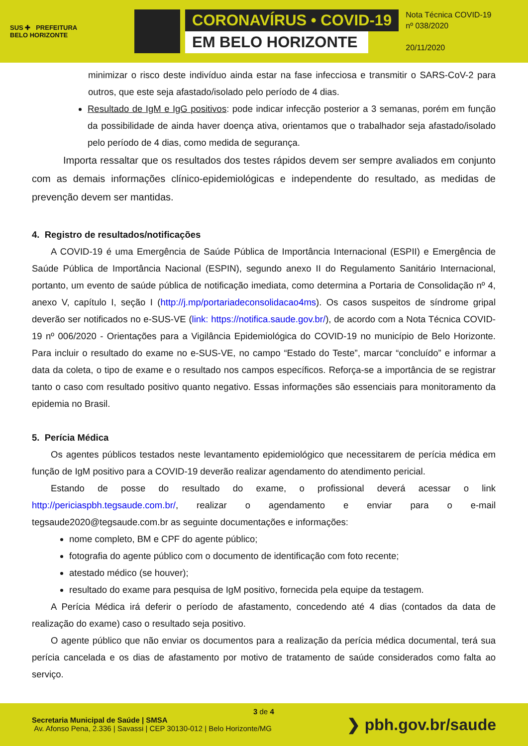SUS ✚ PREFEITURA
BELO HORIZONTE
CORONAVÍRUS • COVID-19
EM BELO HORIZONTE
Nota Técnica COVID-19
nº 038/2020
20/11/2020
minimizar o risco deste indivíduo ainda estar na fase infecciosa e transmitir o SARS-CoV-2 para outros, que este seja afastado/isolado pelo período de 4 dias.
Resultado de IgM e IgG positivos: pode indicar infecção posterior a 3 semanas, porém em função da possibilidade de ainda haver doença ativa, orientamos que o trabalhador seja afastado/isolado pelo período de 4 dias, como medida de segurança.
Importa ressaltar que os resultados dos testes rápidos devem ser sempre avaliados em conjunto com as demais informações clínico-epidemiológicas e independente do resultado, as medidas de prevenção devem ser mantidas.
4. Registro de resultados/notificações
A COVID-19 é uma Emergência de Saúde Pública de Importância Internacional (ESPII) e Emergência de Saúde Pública de Importância Nacional (ESPIN), segundo anexo II do Regulamento Sanitário Internacional, portanto, um evento de saúde pública de notificação imediata, como determina a Portaria de Consolidação nº 4, anexo V, capítulo I, seção I (http://j.mp/portariadeconsolidacao4ms). Os casos suspeitos de síndrome gripal deverão ser notificados no e-SUS-VE (link: https://notifica.saude.gov.br/), de acordo com a Nota Técnica COVID-19 nº 006/2020 - Orientações para a Vigilância Epidemiológica do COVID-19 no município de Belo Horizonte. Para incluir o resultado do exame no e-SUS-VE, no campo “Estado do Teste”, marcar “concluído” e informar a data da coleta, o tipo de exame e o resultado nos campos específicos. Reforça-se a importância de se registrar tanto o caso com resultado positivo quanto negativo. Essas informações são essenciais para monitoramento da epidemia no Brasil.
5. Perícia Médica
Os agentes públicos testados neste levantamento epidemiológico que necessitarem de perícia médica em função de IgM positivo para a COVID-19 deverão realizar agendamento do atendimento pericial.
Estando de posse do resultado do exame, o profissional deverá acessar o link http://periciaspbh.tegsaude.com.br/, realizar o agendamento e enviar para o e-mail tegsaude2020@tegsaude.com.br as seguinte documentações e informações:
nome completo, BM e CPF do agente público;
fotografia do agente público com o documento de identificação com foto recente;
atestado médico (se houver);
resultado do exame para pesquisa de IgM positivo, fornecida pela equipe da testagem.
A Perícia Médica irá deferir o período de afastamento, concedendo até 4 dias (contados da data de realização do exame) caso o resultado seja positivo.
O agente público que não enviar os documentos para a realização da perícia médica documental, terá sua perícia cancelada e os dias de afastamento por motivo de tratamento de saúde considerados como falta ao serviço.
3 de 4
Secretaria Municipal de Saúde | SMSA
Av. Afonso Pena, 2.336 | Savassi | CEP 30130-012 | Belo Horizonte/MG
❯ pbh.gov.br/saude